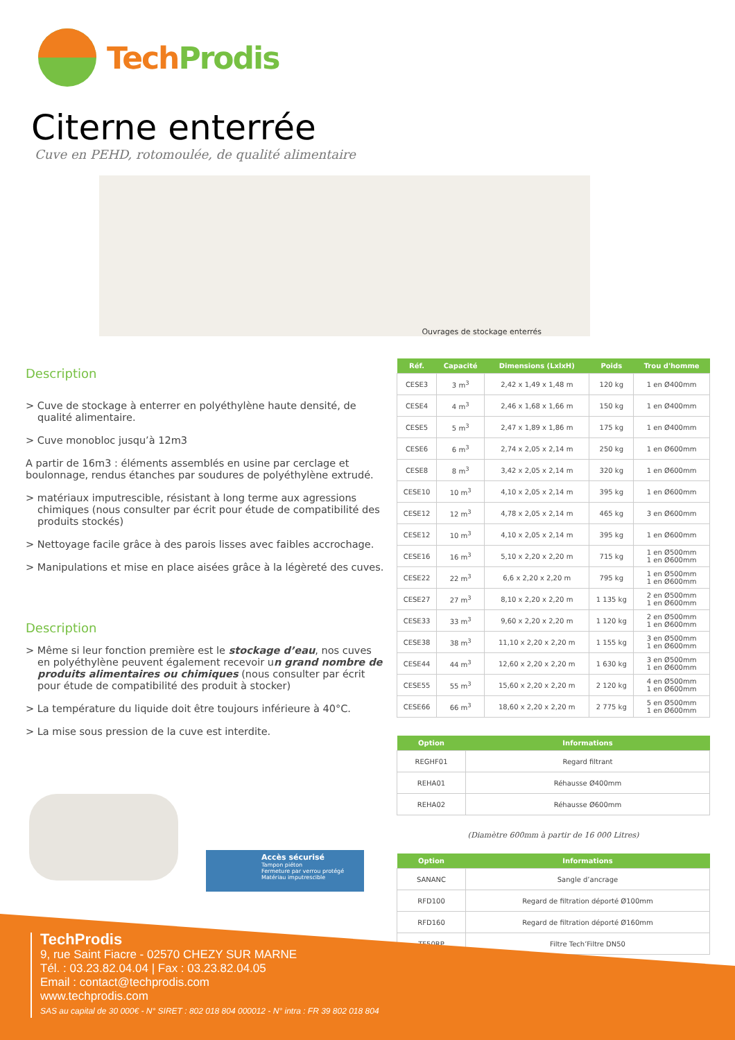TechProdis
Citerne enterrée
Cuve en PEHD, rotomoulée, de qualité alimentaire
Ouvrages de stockage enterrés
Description
> Cuve de stockage à enterrer en polyéthylène haute densité, de qualité alimentaire.
> Cuve monobloc jusqu’à 12m3
A partir de 16m3 : éléments assemblés en usine par cerclage et boulonnage, rendus étanches par soudures de polyéthylène extrudé.
> matériaux imputrescible, résistant à long terme aux agressions chimiques (nous consulter par écrit pour étude de compatibilité des produits stockés)
> Nettoyage facile grâce à des parois lisses avec faibles accrochage.
> Manipulations et mise en place aisées grâce à la légèreté des cuves.
Description
> Même si leur fonction première est le stockage d’eau, nos cuves en polyéthylène peuvent également recevoir un grand nombre de produits alimentaires ou chimiques (nous consulter par écrit pour étude de compatibilité des produit à stocker)
> La température du liquide doit être toujours inférieure à 40°C.
> La mise sous pression de la cuve est interdite.
Accès sécurisé
Tampon piéton
Fermeture par verrou protégé
Matériau imputrescible
| Réf. | Capacité | Dimensions (LxlxH) | Poids | Trou d'homme |
| --- | --- | --- | --- | --- |
| CESE3 | 3 m<sup>3</sup> | 2,42 x 1,49 x 1,48 m | 120 kg | 1 en Ø400mm |
| CESE4 | 4 m<sup>3</sup> | 2,46 x 1,68 x 1,66 m | 150 kg | 1 en Ø400mm |
| CESE5 | 5 m<sup>3</sup> | 2,47 x 1,89 x 1,86 m | 175 kg | 1 en Ø400mm |
| CESE6 | 6 m<sup>3</sup> | 2,74 x 2,05 x 2,14 m | 250 kg | 1 en Ø600mm |
| CESE8 | 8 m<sup>3</sup> | 3,42 x 2,05 x 2,14 m | 320 kg | 1 en Ø600mm |
| CESE10 | 10 m<sup>3</sup> | 4,10 x 2,05 x 2,14 m | 395 kg | 1 en Ø600mm |
| CESE12 | 12 m<sup>3</sup> | 4,78 x 2,05 x 2,14 m | 465 kg | 3 en Ø600mm |
| CESE12 | 10 m<sup>3</sup> | 4,10 x 2,05 x 2,14 m | 395 kg | 1 en Ø600mm |
| CESE16 | 16 m<sup>3</sup> | 5,10 x 2,20 x 2,20 m | 715 kg | 1 en Ø500mm 1 en Ø600mm |
| CESE22 | 22 m<sup>3</sup> | 6,6 x 2,20 x 2,20 m | 795 kg | 1 en Ø500mm 1 en Ø600mm |
| CESE27 | 27 m<sup>3</sup> | 8,10 x 2,20 x 2,20 m | 1 135 kg | 2 en Ø500mm 1 en Ø600mm |
| CESE33 | 33 m<sup>3</sup> | 9,60 x 2,20 x 2,20 m | 1 120 kg | 2 en Ø500mm 1 en Ø600mm |
| CESE38 | 38 m<sup>3</sup> | 11,10 x 2,20 x 2,20 m | 1 155 kg | 3 en Ø500mm 1 en Ø600mm |
| CESE44 | 44 m<sup>3</sup> | 12,60 x 2,20 x 2,20 m | 1 630 kg | 3 en Ø500mm 1 en Ø600mm |
| CESE55 | 55 m<sup>3</sup> | 15,60 x 2,20 x 2,20 m | 2 120 kg | 4 en Ø500mm 1 en Ø600mm |
| CESE66 | 66 m<sup>3</sup> | 18,60 x 2,20 x 2,20 m | 2 775 kg | 5 en Ø500mm 1 en Ø600mm |
| Option | Informations |
| --- | --- |
| REGHF01 | Regard filtrant |
| REHA01 | Réhausse Ø400mm |
| REHA02 | Réhausse Ø600mm |
(Diamètre 600mm à partir de 16 000 Litres)
| Option | Informations |
| --- | --- |
| SANANC | Sangle d’ancrage |
| RFD100 | Regard de filtration déporté Ø100mm |
| RFD160 | Regard de filtration déporté Ø160mm |
| TF50RP | Filtre Tech’Filtre DN50 |
TechProdis
9, rue Saint Fiacre - 02570 CHEZY SUR MARNE
Tél. : 03.23.82.04.04 | Fax : 03.23.82.04.05
Email : contact@techprodis.com
www.techprodis.com
SAS au capital de 30 000€ - N° SIRET : 802 018 804 000012 - N° intra : FR 39 802 018 804